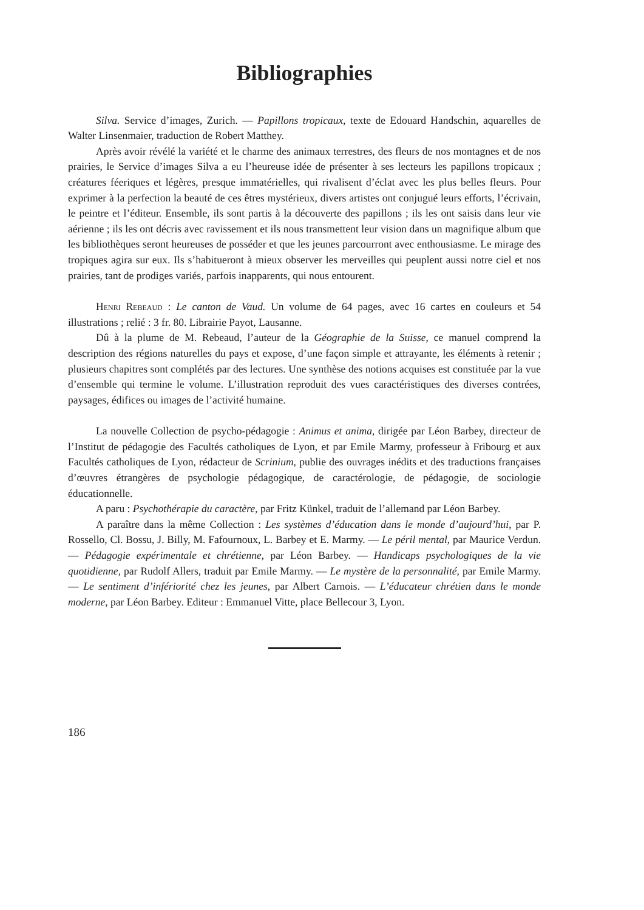Bibliographies
Silva. Service d’images, Zurich. — Papillons tropicaux, texte de Edouard Handschin, aquarelles de Walter Linsenmaier, traduction de Robert Matthey.
Après avoir révélé la variété et le charme des animaux terrestres, des fleurs de nos montagnes et de nos prairies, le Service d’images Silva a eu l’heureuse idée de présenter à ses lecteurs les papillons tropicaux ; créatures féeriques et légères, presque immatérielles, qui rivalisent d’éclat avec les plus belles fleurs. Pour exprimer à la perfection la beauté de ces êtres mystérieux, divers artistes ont conjugué leurs efforts, l’écrivain, le peintre et l’éditeur. Ensemble, ils sont partis à la découverte des papillons ; ils les ont saisis dans leur vie aérienne ; ils les ont décris avec ravissement et ils nous transmettent leur vision dans un magnifique album que les bibliothèques seront heureuses de posséder et que les jeunes parcourront avec enthousiasme. Le mirage des tropiques agira sur eux. Ils s’habitueront à mieux observer les merveilles qui peuplent aussi notre ciel et nos prairies, tant de prodiges variés, parfois inapparents, qui nous entourent.
Henri Rebeaud : Le canton de Vaud. Un volume de 64 pages, avec 16 cartes en couleurs et 54 illustrations ; relié : 3 fr. 80. Librairie Payot, Lausanne.
Dû à la plume de M. Rebeaud, l’auteur de la Géographie de la Suisse, ce manuel comprend la description des régions naturelles du pays et expose, d’une façon simple et attrayante, les éléments à retenir ; plusieurs chapitres sont complétés par des lectures. Une synthèse des notions acquises est constituée par la vue d’ensemble qui termine le volume. L’illustration reproduit des vues caractéristiques des diverses contrées, paysages, édifices ou images de l’activité humaine.
La nouvelle Collection de psycho-pédagogie : Animus et anima, dirigée par Léon Barbey, directeur de l’Institut de pédagogie des Facultés catholiques de Lyon, et par Emile Marmy, professeur à Fribourg et aux Facultés catholiques de Lyon, rédacteur de Scrinium, publie des ouvrages inédits et des traductions françaises d’œuvres étrangères de psychologie pédagogique, de caractérologie, de pédagogie, de sociologie éducationnelle.
A paru : Psychothérapie du caractère, par Fritz Künkel, traduit de l’allemand par Léon Barbey.
A paraître dans la même Collection : Les systèmes d’éducation dans le monde d’aujourd’hui, par P. Rossello, Cl. Bossu, J. Billy, M. Fafournoux, L. Barbey et E. Marmy. — Le péril mental, par Maurice Verdun. — Pédagogie expérimentale et chrétienne, par Léon Barbey. — Handicaps psychologiques de la vie quotidienne, par Rudolf Allers, traduit par Emile Marmy. — Le mystère de la personnalité, par Emile Marmy. — Le sentiment d’infériorité chez les jeunes, par Albert Carnois. — L’éducateur chrétien dans le monde moderne, par Léon Barbey. Editeur : Emmanuel Vitte, place Bellecour 3, Lyon.
186